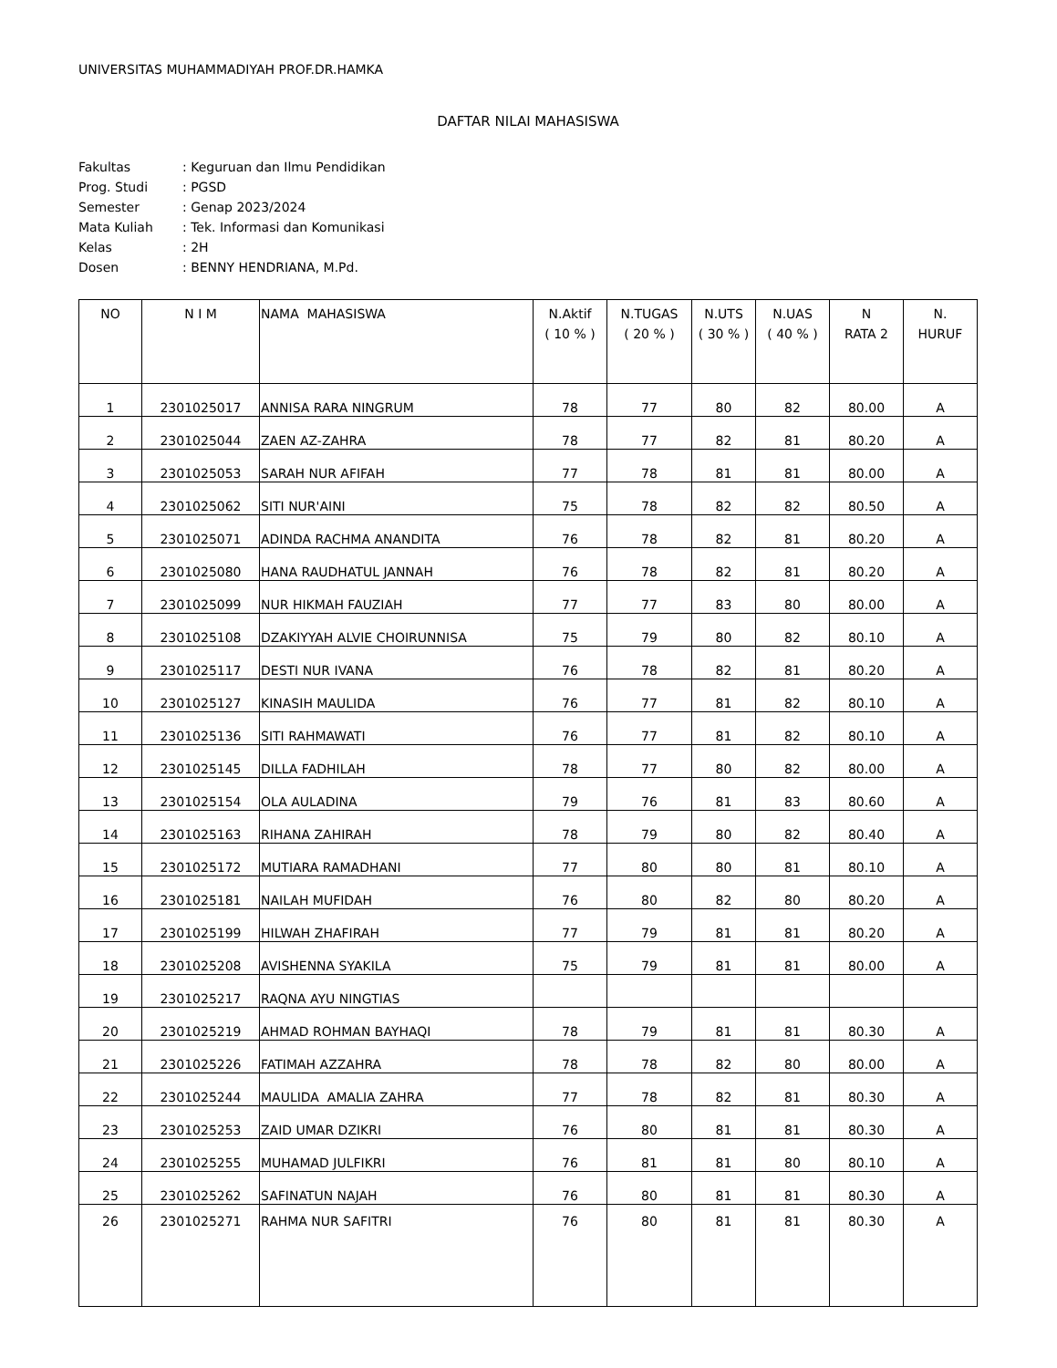UNIVERSITAS MUHAMMADIYAH PROF.DR.HAMKA
DAFTAR NILAI MAHASISWA
| Fakultas | : Keguruan dan Ilmu Pendidikan |
| Prog. Studi | : PGSD |
| Semester | : Genap 2023/2024 |
| Mata Kuliah | : Tek. Informasi dan Komunikasi |
| Kelas | : 2H |
| Dosen | : BENNY HENDRIANA, M.Pd. |
| NO | N I M | NAMA MAHASISWA | N.Aktif ( 10 % ) | N.TUGAS ( 20 % ) | N.UTS ( 30 % ) | N.UAS ( 40 % ) | N RATA 2 | N. HURUF |
| --- | --- | --- | --- | --- | --- | --- | --- | --- |
| 1 | 2301025017 | ANNISA RARA NINGRUM | 78 | 77 | 80 | 82 | 80.00 | A |
| 2 | 2301025044 | ZAEN AZ-ZAHRA | 78 | 77 | 82 | 81 | 80.20 | A |
| 3 | 2301025053 | SARAH NUR AFIFAH | 77 | 78 | 81 | 81 | 80.00 | A |
| 4 | 2301025062 | SITI NUR'AINI | 75 | 78 | 82 | 82 | 80.50 | A |
| 5 | 2301025071 | ADINDA RACHMA ANANDITA | 76 | 78 | 82 | 81 | 80.20 | A |
| 6 | 2301025080 | HANA RAUDHATUL JANNAH | 76 | 78 | 82 | 81 | 80.20 | A |
| 7 | 2301025099 | NUR HIKMAH FAUZIAH | 77 | 77 | 83 | 80 | 80.00 | A |
| 8 | 2301025108 | DZAKIYYAH ALVIE CHOIRUNNISA | 75 | 79 | 80 | 82 | 80.10 | A |
| 9 | 2301025117 | DESTI NUR IVANA | 76 | 78 | 82 | 81 | 80.20 | A |
| 10 | 2301025127 | KINASIH MAULIDA | 76 | 77 | 81 | 82 | 80.10 | A |
| 11 | 2301025136 | SITI RAHMAWATI | 76 | 77 | 81 | 82 | 80.10 | A |
| 12 | 2301025145 | DILLA FADHILAH | 78 | 77 | 80 | 82 | 80.00 | A |
| 13 | 2301025154 | OLA AULADINA | 79 | 76 | 81 | 83 | 80.60 | A |
| 14 | 2301025163 | RIHANA ZAHIRAH | 78 | 79 | 80 | 82 | 80.40 | A |
| 15 | 2301025172 | MUTIARA RAMADHANI | 77 | 80 | 80 | 81 | 80.10 | A |
| 16 | 2301025181 | NAILAH MUFIDAH | 76 | 80 | 82 | 80 | 80.20 | A |
| 17 | 2301025199 | HILWAH ZHAFIRAH | 77 | 79 | 81 | 81 | 80.20 | A |
| 18 | 2301025208 | AVISHENNA SYAKILA | 75 | 79 | 81 | 81 | 80.00 | A |
| 19 | 2301025217 | RAQNA AYU NINGTIAS | | | | | | |
| 20 | 2301025219 | AHMAD ROHMAN BAYHAQI | 78 | 79 | 81 | 81 | 80.30 | A |
| 21 | 2301025226 | FATIMAH AZZAHRA | 78 | 78 | 82 | 80 | 80.00 | A |
| 22 | 2301025244 | MAULIDA AMALIA ZAHRA | 77 | 78 | 82 | 81 | 80.30 | A |
| 23 | 2301025253 | ZAID UMAR DZIKRI | 76 | 80 | 81 | 81 | 80.30 | A |
| 24 | 2301025255 | MUHAMAD JULFIKRI | 76 | 81 | 81 | 80 | 80.10 | A |
| 25 | 2301025262 | SAFINATUN NAJAH | 76 | 80 | 81 | 81 | 80.30 | A |
| 26 | 2301025271 | RAHMA NUR SAFITRI | 76 | 80 | 81 | 81 | 80.30 | A |